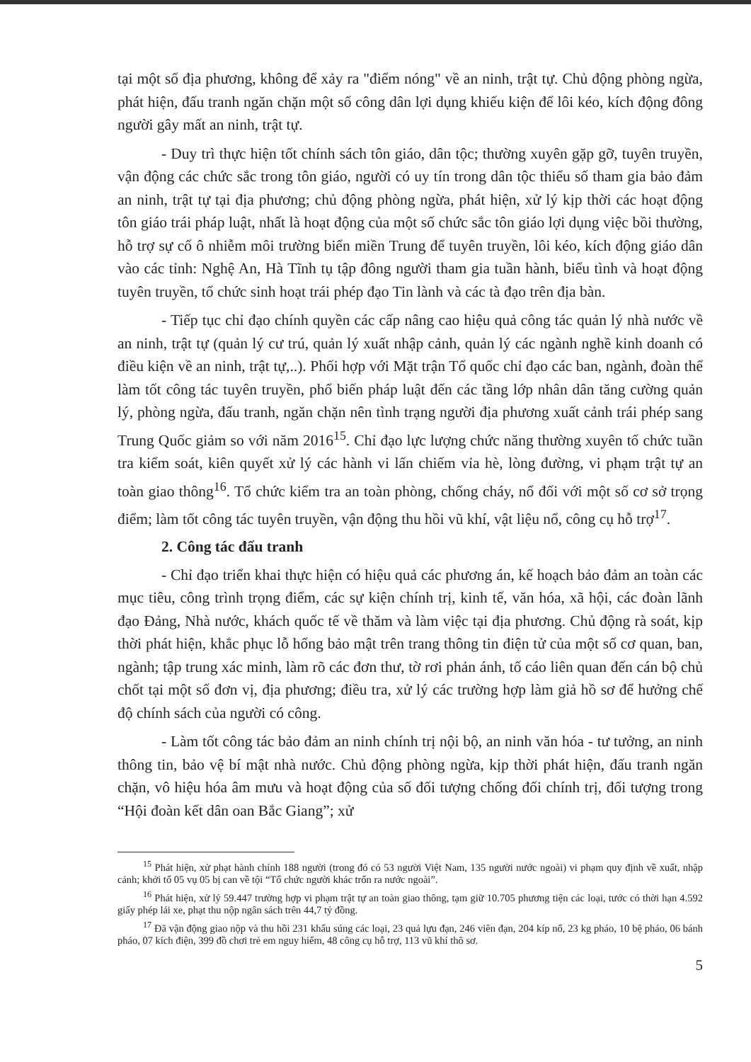tại một số địa phương, không để xảy ra "điểm nóng" về an ninh, trật tự. Chủ động phòng ngừa, phát hiện, đấu tranh ngăn chặn một số công dân lợi dụng khiếu kiện để lôi kéo, kích động đông người gây mất an ninh, trật tự.
- Duy trì thực hiện tốt chính sách tôn giáo, dân tộc; thường xuyên gặp gỡ, tuyên truyền, vận động các chức sắc trong tôn giáo, người có uy tín trong dân tộc thiểu số tham gia bảo đảm an ninh, trật tự tại địa phương; chủ động phòng ngừa, phát hiện, xử lý kịp thời các hoạt động tôn giáo trái pháp luật, nhất là hoạt động của một số chức sắc tôn giáo lợi dụng việc bồi thường, hỗ trợ sự cố ô nhiễm môi trường biển miền Trung để tuyên truyền, lôi kéo, kích động giáo dân vào các tỉnh: Nghệ An, Hà Tĩnh tụ tập đông người tham gia tuần hành, biểu tình và hoạt động tuyên truyền, tổ chức sinh hoạt trái phép đạo Tin lành và các tà đạo trên địa bàn.
- Tiếp tục chỉ đạo chính quyền các cấp nâng cao hiệu quả công tác quản lý nhà nước về an ninh, trật tự (quản lý cư trú, quản lý xuất nhập cảnh, quản lý các ngành nghề kinh doanh có điều kiện về an ninh, trật tự,..). Phối hợp với Mặt trận Tổ quốc chỉ đạo các ban, ngành, đoàn thể làm tốt công tác tuyên truyền, phổ biến pháp luật đến các tầng lớp nhân dân tăng cường quản lý, phòng ngừa, đấu tranh, ngăn chặn nên tình trạng người địa phương xuất cảnh trái phép sang Trung Quốc giảm so với năm 2016<sup>15</sup>. Chỉ đạo lực lượng chức năng thường xuyên tổ chức tuần tra kiểm soát, kiên quyết xử lý các hành vi lấn chiếm vỉa hè, lòng đường, vi phạm trật tự an toàn giao thông<sup>16</sup>. Tổ chức kiểm tra an toàn phòng, chống cháy, nổ đối với một số cơ sở trọng điểm; làm tốt công tác tuyên truyền, vận động thu hồi vũ khí, vật liệu nổ, công cụ hỗ trợ<sup>17</sup>.
2. Công tác đấu tranh
- Chỉ đạo triển khai thực hiện có hiệu quả các phương án, kế hoạch bảo đảm an toàn các mục tiêu, công trình trọng điểm, các sự kiện chính trị, kinh tế, văn hóa, xã hội, các đoàn lãnh đạo Đảng, Nhà nước, khách quốc tế về thăm và làm việc tại địa phương. Chủ động rà soát, kịp thời phát hiện, khắc phục lỗ hổng bảo mật trên trang thông tin điện tử của một số cơ quan, ban, ngành; tập trung xác minh, làm rõ các đơn thư, tờ rơi phản ánh, tố cáo liên quan đến cán bộ chủ chốt tại một số đơn vị, địa phương; điều tra, xử lý các trường hợp làm giả hồ sơ để hưởng chế độ chính sách của người có công.
- Làm tốt công tác bảo đảm an ninh chính trị nội bộ, an ninh văn hóa - tư tưởng, an ninh thông tin, bảo vệ bí mật nhà nước. Chủ động phòng ngừa, kịp thời phát hiện, đấu tranh ngăn chặn, vô hiệu hóa âm mưu và hoạt động của số đối tượng chống đối chính trị, đối tượng trong “Hội đoàn kết dân oan Bắc Giang”; xử
<sup>15</sup> Phát hiện, xử phạt hành chính 188 người (trong đó có 53 người Việt Nam, 135 người nước ngoài) vi phạm quy định về xuất, nhập cảnh; khởi tố 05 vụ 05 bị can về tội “Tổ chức người khác trốn ra nước ngoài”.
<sup>16</sup> Phát hiện, xử lý 59.447 trường hợp vi phạm trật tự an toàn giao thông, tạm giữ 10.705 phương tiện các loại, tước có thời hạn 4.592 giấy phép lái xe, phạt thu nộp ngân sách trên 44,7 tỷ đồng.
<sup>17</sup> Đã vận động giao nộp và thu hồi 231 khẩu súng các loại, 23 quả lựu đạn, 246 viên đạn, 204 kíp nổ, 23 kg pháo, 10 bệ pháo, 06 bánh pháo, 07 kích điện, 399 đồ chơi trẻ em nguy hiểm, 48 công cụ hỗ trợ, 113 vũ khí thô sơ.
5